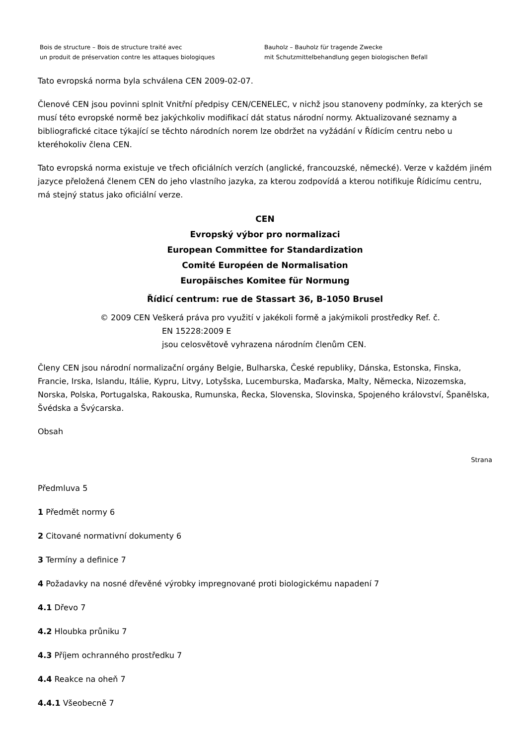Bois de structure – Bois de structure traité avec
un produit de préservation contre les attaques biologiques
Bauholz – Bauholz für tragende Zwecke
mit Schutzmittelbehandlung gegen biologischen Befall
Tato evropská norma byla schválena CEN 2009-02-07.
Členové CEN jsou povinni splnit Vnitřní předpisy CEN/CENELEC, v nichž jsou stanoveny podmínky, za kterých se musí této evropské normě bez jakýchkoliv modifikací dát status národní normy. Aktualizované seznamy a bibliografické citace týkající se těchto národních norem lze obdržet na vyžádání v Řídicím centru nebo u kteréhokoliv člena CEN.
Tato evropská norma existuje ve třech oficiálních verzích (anglické, francouzské, německé). Verze v každém jiném jazyce přeložená členem CEN do jeho vlastního jazyka, za kterou zodpovídá a kterou notifikuje Řídicímu centru, má stejný status jako oficiální verze.
CEN
Evropský výbor pro normalizaci
European Committee for Standardization
Comité Européen de Normalisation
Europäisches Komitee für Normung
Řídicí centrum: rue de Stassart 36, B-1050 Brusel
© 2009 CEN Veškerá práva pro využití v jakékoli formě a jakýmikoli prostředky Ref. č.
EN 15228:2009 E
jsou celosvětově vyhrazena národním členům CEN.
Členy CEN jsou národní normalizační orgány Belgie, Bulharska, České republiky, Dánska, Estonska, Finska, Francie, Irska, Islandu, Itálie, Kypru, Litvy, Lotyšska, Lucemburska, Maďarska, Malty, Německa, Nizozemska, Norska, Polska, Portugalska, Rakouska, Rumunska, Řecka, Slovenska, Slovinska, Spojeného království, Španělska, Švédska a Švýcarska.
Obsah
Strana
Předmluva 5
1 Předmět normy 6
2 Citované normativní dokumenty 6
3 Termíny a definice 7
4 Požadavky na nosné dřevěné výrobky impregnované proti biologickému napadení 7
4.1 Dřevo 7
4.2 Hloubka průniku 7
4.3 Příjem ochranného prostředku 7
4.4 Reakce na oheň 7
4.4.1 Všeobecně 7